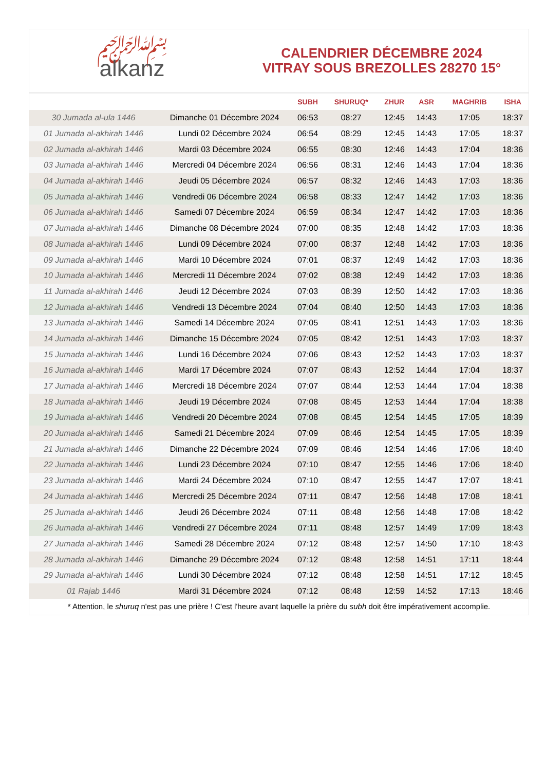﷽
alkanz
CALENDRIER DÉCEMBRE 2024
VITRAY SOUS BREZOLLES 28270 15°
| | | SUBH | SHURUQ* | ZHUR | ASR | MAGHRIB | ISHA |
| --- | --- | --- | --- | --- | --- | --- | --- |
| 30 Jumada al-ula 1446 | Dimanche 01 Décembre 2024 | 06:53 | 08:27 | 12:45 | 14:43 | 17:05 | 18:37 |
| 01 Jumada al-akhirah 1446 | Lundi 02 Décembre 2024 | 06:54 | 08:29 | 12:45 | 14:43 | 17:05 | 18:37 |
| 02 Jumada al-akhirah 1446 | Mardi 03 Décembre 2024 | 06:55 | 08:30 | 12:46 | 14:43 | 17:04 | 18:36 |
| 03 Jumada al-akhirah 1446 | Mercredi 04 Décembre 2024 | 06:56 | 08:31 | 12:46 | 14:43 | 17:04 | 18:36 |
| 04 Jumada al-akhirah 1446 | Jeudi 05 Décembre 2024 | 06:57 | 08:32 | 12:46 | 14:43 | 17:03 | 18:36 |
| 05 Jumada al-akhirah 1446 | Vendredi 06 Décembre 2024 | 06:58 | 08:33 | 12:47 | 14:42 | 17:03 | 18:36 |
| 06 Jumada al-akhirah 1446 | Samedi 07 Décembre 2024 | 06:59 | 08:34 | 12:47 | 14:42 | 17:03 | 18:36 |
| 07 Jumada al-akhirah 1446 | Dimanche 08 Décembre 2024 | 07:00 | 08:35 | 12:48 | 14:42 | 17:03 | 18:36 |
| 08 Jumada al-akhirah 1446 | Lundi 09 Décembre 2024 | 07:00 | 08:37 | 12:48 | 14:42 | 17:03 | 18:36 |
| 09 Jumada al-akhirah 1446 | Mardi 10 Décembre 2024 | 07:01 | 08:37 | 12:49 | 14:42 | 17:03 | 18:36 |
| 10 Jumada al-akhirah 1446 | Mercredi 11 Décembre 2024 | 07:02 | 08:38 | 12:49 | 14:42 | 17:03 | 18:36 |
| 11 Jumada al-akhirah 1446 | Jeudi 12 Décembre 2024 | 07:03 | 08:39 | 12:50 | 14:42 | 17:03 | 18:36 |
| 12 Jumada al-akhirah 1446 | Vendredi 13 Décembre 2024 | 07:04 | 08:40 | 12:50 | 14:43 | 17:03 | 18:36 |
| 13 Jumada al-akhirah 1446 | Samedi 14 Décembre 2024 | 07:05 | 08:41 | 12:51 | 14:43 | 17:03 | 18:36 |
| 14 Jumada al-akhirah 1446 | Dimanche 15 Décembre 2024 | 07:05 | 08:42 | 12:51 | 14:43 | 17:03 | 18:37 |
| 15 Jumada al-akhirah 1446 | Lundi 16 Décembre 2024 | 07:06 | 08:43 | 12:52 | 14:43 | 17:03 | 18:37 |
| 16 Jumada al-akhirah 1446 | Mardi 17 Décembre 2024 | 07:07 | 08:43 | 12:52 | 14:44 | 17:04 | 18:37 |
| 17 Jumada al-akhirah 1446 | Mercredi 18 Décembre 2024 | 07:07 | 08:44 | 12:53 | 14:44 | 17:04 | 18:38 |
| 18 Jumada al-akhirah 1446 | Jeudi 19 Décembre 2024 | 07:08 | 08:45 | 12:53 | 14:44 | 17:04 | 18:38 |
| 19 Jumada al-akhirah 1446 | Vendredi 20 Décembre 2024 | 07:08 | 08:45 | 12:54 | 14:45 | 17:05 | 18:39 |
| 20 Jumada al-akhirah 1446 | Samedi 21 Décembre 2024 | 07:09 | 08:46 | 12:54 | 14:45 | 17:05 | 18:39 |
| 21 Jumada al-akhirah 1446 | Dimanche 22 Décembre 2024 | 07:09 | 08:46 | 12:54 | 14:46 | 17:06 | 18:40 |
| 22 Jumada al-akhirah 1446 | Lundi 23 Décembre 2024 | 07:10 | 08:47 | 12:55 | 14:46 | 17:06 | 18:40 |
| 23 Jumada al-akhirah 1446 | Mardi 24 Décembre 2024 | 07:10 | 08:47 | 12:55 | 14:47 | 17:07 | 18:41 |
| 24 Jumada al-akhirah 1446 | Mercredi 25 Décembre 2024 | 07:11 | 08:47 | 12:56 | 14:48 | 17:08 | 18:41 |
| 25 Jumada al-akhirah 1446 | Jeudi 26 Décembre 2024 | 07:11 | 08:48 | 12:56 | 14:48 | 17:08 | 18:42 |
| 26 Jumada al-akhirah 1446 | Vendredi 27 Décembre 2024 | 07:11 | 08:48 | 12:57 | 14:49 | 17:09 | 18:43 |
| 27 Jumada al-akhirah 1446 | Samedi 28 Décembre 2024 | 07:12 | 08:48 | 12:57 | 14:50 | 17:10 | 18:43 |
| 28 Jumada al-akhirah 1446 | Dimanche 29 Décembre 2024 | 07:12 | 08:48 | 12:58 | 14:51 | 17:11 | 18:44 |
| 29 Jumada al-akhirah 1446 | Lundi 30 Décembre 2024 | 07:12 | 08:48 | 12:58 | 14:51 | 17:12 | 18:45 |
| 01 Rajab 1446 | Mardi 31 Décembre 2024 | 07:12 | 08:48 | 12:59 | 14:52 | 17:13 | 18:46 |
* Attention, le shuruq n'est pas une prière ! C'est l'heure avant laquelle la prière du subh doit être impérativement accomplie.